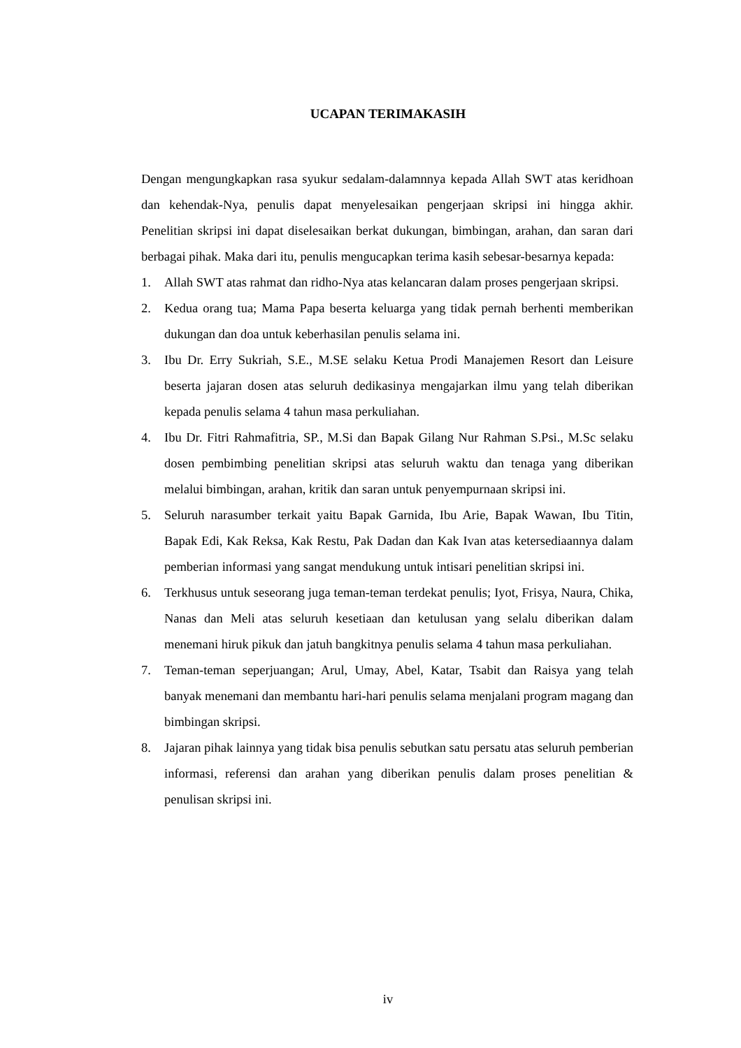UCAPAN TERIMAKASIH
Dengan mengungkapkan rasa syukur sedalam-dalamnnya kepada Allah SWT atas keridhoan dan kehendak-Nya, penulis dapat menyelesaikan pengerjaan skripsi ini hingga akhir. Penelitian skripsi ini dapat diselesaikan berkat dukungan, bimbingan, arahan, dan saran dari berbagai pihak. Maka dari itu, penulis mengucapkan terima kasih sebesar-besarnya kepada:
1. Allah SWT atas rahmat dan ridho-Nya atas kelancaran dalam proses pengerjaan skripsi.
2. Kedua orang tua; Mama Papa beserta keluarga yang tidak pernah berhenti memberikan dukungan dan doa untuk keberhasilan penulis selama ini.
3. Ibu Dr. Erry Sukriah, S.E., M.SE selaku Ketua Prodi Manajemen Resort dan Leisure beserta jajaran dosen atas seluruh dedikasinya mengajarkan ilmu yang telah diberikan kepada penulis selama 4 tahun masa perkuliahan.
4. Ibu Dr. Fitri Rahmafitria, SP., M.Si dan Bapak Gilang Nur Rahman S.Psi., M.Sc selaku dosen pembimbing penelitian skripsi atas seluruh waktu dan tenaga yang diberikan melalui bimbingan, arahan, kritik dan saran untuk penyempurnaan skripsi ini.
5. Seluruh narasumber terkait yaitu Bapak Garnida, Ibu Arie, Bapak Wawan, Ibu Titin, Bapak Edi, Kak Reksa, Kak Restu, Pak Dadan dan Kak Ivan atas ketersediaannya dalam pemberian informasi yang sangat mendukung untuk intisari penelitian skripsi ini.
6. Terkhusus untuk seseorang juga teman-teman terdekat penulis; Iyot, Frisya, Naura, Chika, Nanas dan Meli atas seluruh kesetiaan dan ketulusan yang selalu diberikan dalam menemani hiruk pikuk dan jatuh bangkitnya penulis selama 4 tahun masa perkuliahan.
7. Teman-teman seperjuangan; Arul, Umay, Abel, Katar, Tsabit dan Raisya yang telah banyak menemani dan membantu hari-hari penulis selama menjalani program magang dan bimbingan skripsi.
8. Jajaran pihak lainnya yang tidak bisa penulis sebutkan satu persatu atas seluruh pemberian informasi, referensi dan arahan yang diberikan penulis dalam proses penelitian & penulisan skripsi ini.
iv